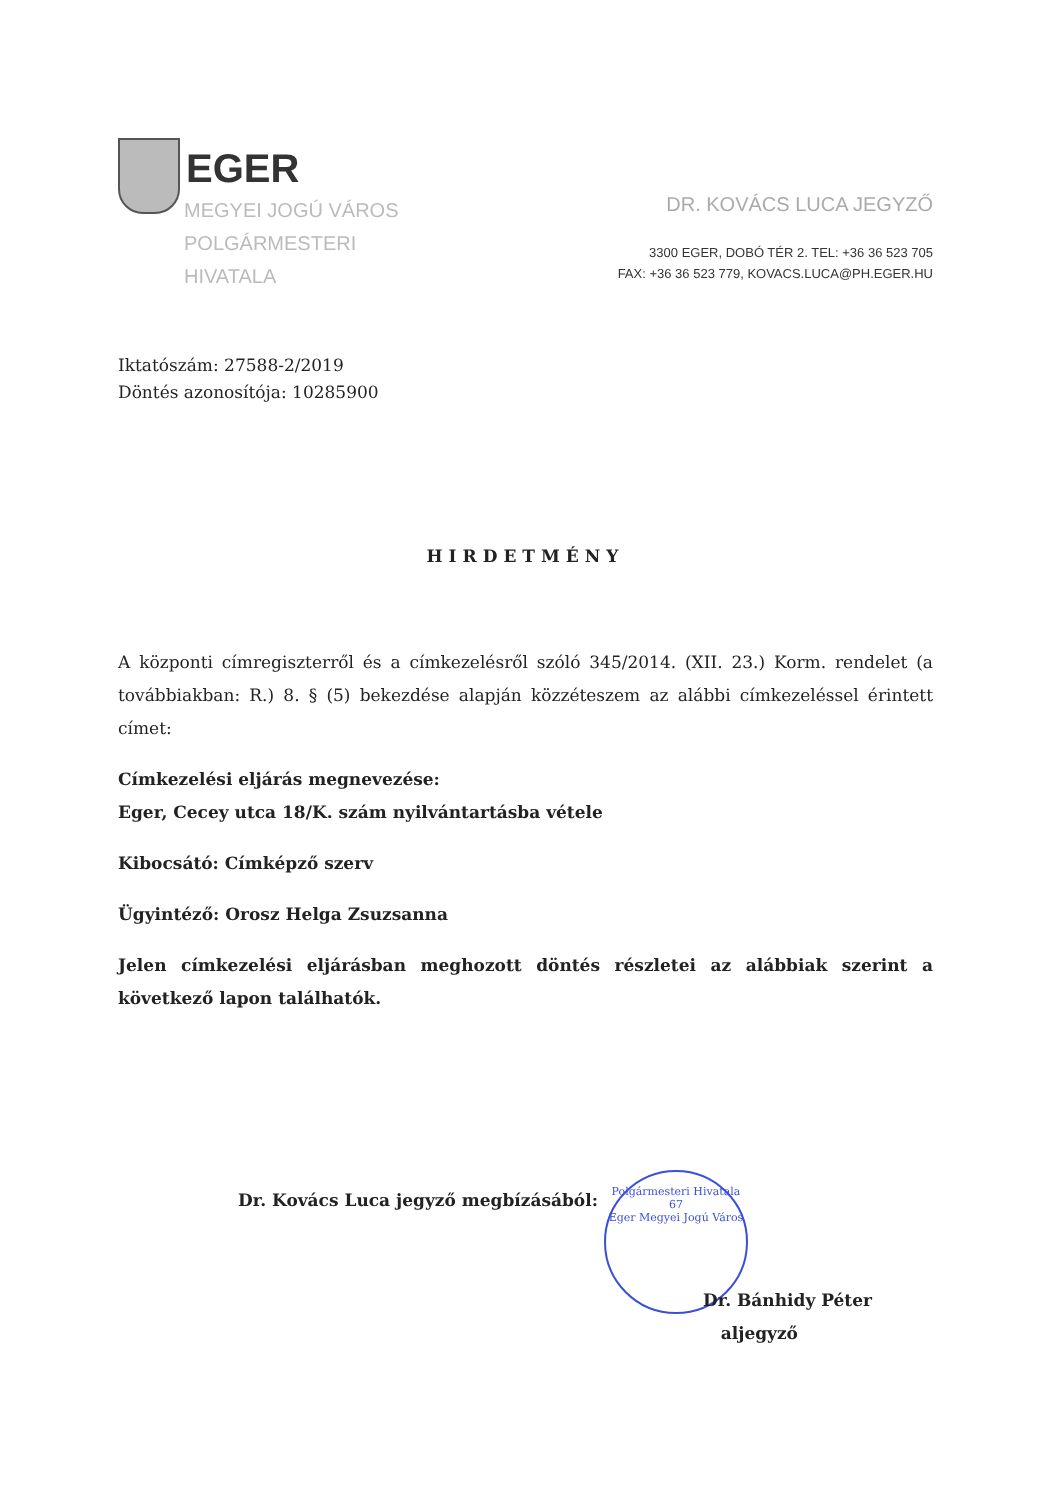EGER
MEGYEI JOGÚ VÁROS
POLGÁRMESTERI
HIVATALA
DR. KOVÁCS LUCA JEGYZŐ
3300 EGER, DOBÓ TÉR 2. TEL: +36 36 523 705
FAX: +36 36 523 779, KOVACS.LUCA@PH.EGER.HU
Iktatószám: 27588-2/2019
Döntés azonosítója: 10285900
HIRDETMÉNY
A központi címregiszterről és a címkezelésről szóló 345/2014. (XII. 23.) Korm. rendelet (a továbbiakban: R.) 8. § (5) bekezdése alapján közzéteszem az alábbi címkezeléssel érintett címet:
Címkezelési eljárás megnevezése:
Eger, Cecey utca 18/K. szám nyilvántartásba vétele
Kibocsátó: Címképző szerv
Ügyintéző: Orosz Helga Zsuzsanna
Jelen címkezelési eljárásban meghozott döntés részletei az alábbiak szerint a következő lapon találhatók.
Dr. Kovács Luca jegyző megbízásából:
Polgármesteri Hivatala
67
Eger Megyei Jogú Város
Dr. Bánhidy Péter
aljegyző